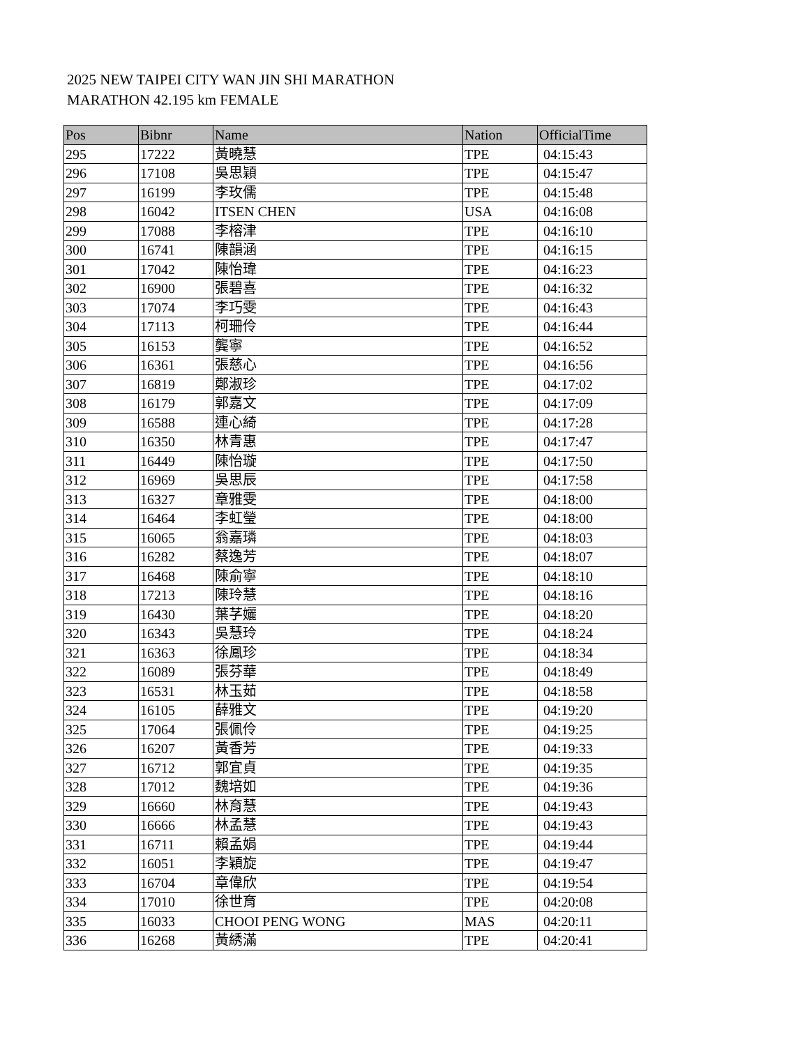2025 NEW TAIPEI CITY WAN JIN SHI MARATHON
MARATHON 42.195 km FEMALE
| Pos | Bibnr | Name | Nation | OfficialTime |
| --- | --- | --- | --- | --- |
| 295 | 17222 | 黃曉慧 | TPE | 04:15:43 |
| 296 | 17108 | 吳思穎 | TPE | 04:15:47 |
| 297 | 16199 | 李玫儒 | TPE | 04:15:48 |
| 298 | 16042 | ITSEN CHEN | USA | 04:16:08 |
| 299 | 17088 | 李榕津 | TPE | 04:16:10 |
| 300 | 16741 | 陳韻涵 | TPE | 04:16:15 |
| 301 | 17042 | 陳怡瑋 | TPE | 04:16:23 |
| 302 | 16900 | 張碧喜 | TPE | 04:16:32 |
| 303 | 17074 | 李巧雯 | TPE | 04:16:43 |
| 304 | 17113 | 柯珊伶 | TPE | 04:16:44 |
| 305 | 16153 | 龔寧 | TPE | 04:16:52 |
| 306 | 16361 | 張慈心 | TPE | 04:16:56 |
| 307 | 16819 | 鄭淑珍 | TPE | 04:17:02 |
| 308 | 16179 | 郭嘉文 | TPE | 04:17:09 |
| 309 | 16588 | 連心綺 | TPE | 04:17:28 |
| 310 | 16350 | 林青惠 | TPE | 04:17:47 |
| 311 | 16449 | 陳怡璇 | TPE | 04:17:50 |
| 312 | 16969 | 吳思辰 | TPE | 04:17:58 |
| 313 | 16327 | 章雅雯 | TPE | 04:18:00 |
| 314 | 16464 | 李虹瑩 | TPE | 04:18:00 |
| 315 | 16065 | 翁嘉璘 | TPE | 04:18:03 |
| 316 | 16282 | 蔡逸芳 | TPE | 04:18:07 |
| 317 | 16468 | 陳俞寧 | TPE | 04:18:10 |
| 318 | 17213 | 陳玲慧 | TPE | 04:18:16 |
| 319 | 16430 | 葉芓孋 | TPE | 04:18:20 |
| 320 | 16343 | 吳慧玲 | TPE | 04:18:24 |
| 321 | 16363 | 徐鳳珍 | TPE | 04:18:34 |
| 322 | 16089 | 張芬華 | TPE | 04:18:49 |
| 323 | 16531 | 林玉茹 | TPE | 04:18:58 |
| 324 | 16105 | 薛雅文 | TPE | 04:19:20 |
| 325 | 17064 | 張佩伶 | TPE | 04:19:25 |
| 326 | 16207 | 黃香芳 | TPE | 04:19:33 |
| 327 | 16712 | 郭宜貞 | TPE | 04:19:35 |
| 328 | 17012 | 魏培如 | TPE | 04:19:36 |
| 329 | 16660 | 林育慧 | TPE | 04:19:43 |
| 330 | 16666 | 林孟慧 | TPE | 04:19:43 |
| 331 | 16711 | 賴孟娟 | TPE | 04:19:44 |
| 332 | 16051 | 李穎旋 | TPE | 04:19:47 |
| 333 | 16704 | 章偉欣 | TPE | 04:19:54 |
| 334 | 17010 | 徐世育 | TPE | 04:20:08 |
| 335 | 16033 | CHOOI PENG WONG | MAS | 04:20:11 |
| 336 | 16268 | 黃綉滿 | TPE | 04:20:41 |